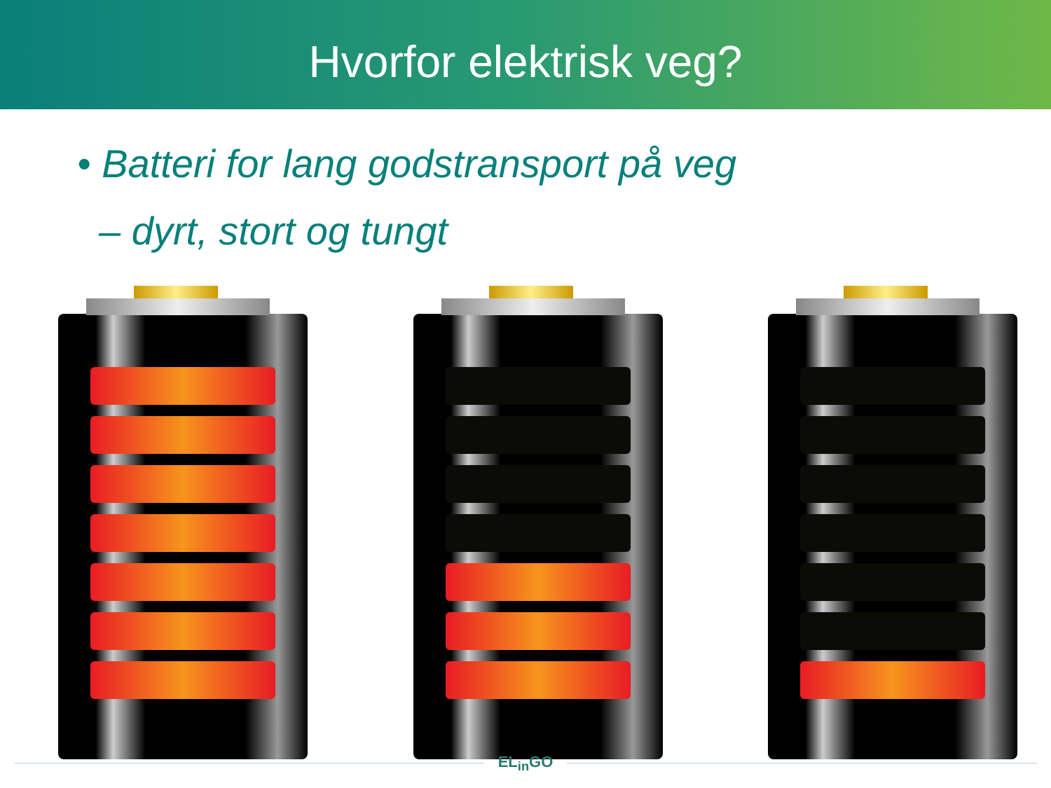Hvorfor elektrisk veg?
• Batteri for lang godstransport på veg
– dyrt, stort og tungt
EL<sub>in</sub>GO